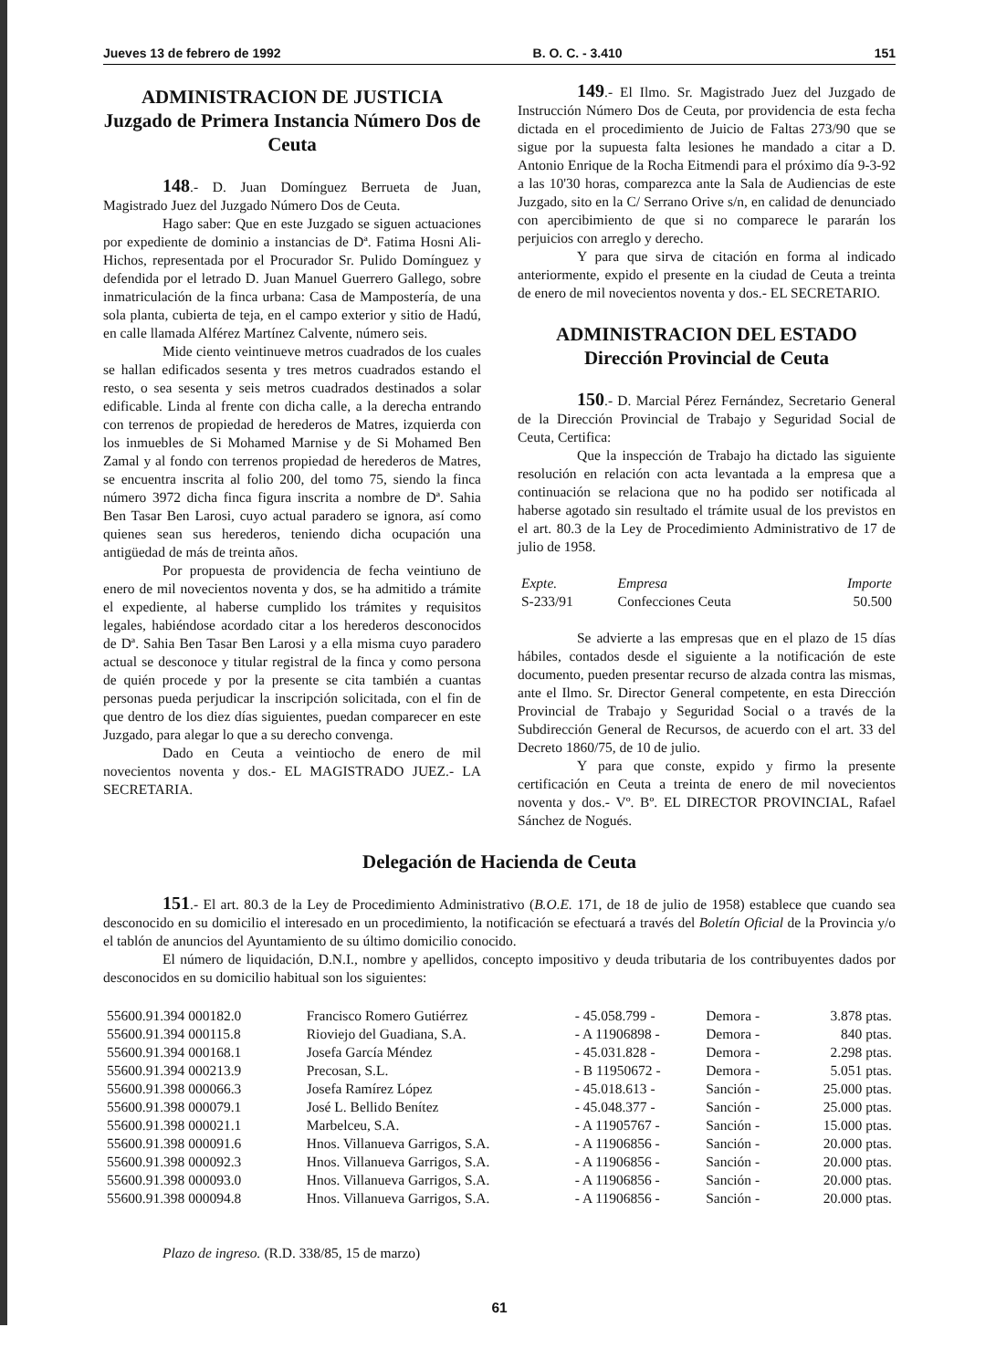Jueves 13 de febrero de 1992 B. O. C. - 3.410 151
ADMINISTRACION DE JUSTICIA
Juzgado de Primera Instancia Número Dos de Ceuta
148.- D. Juan Domínguez Berrueta de Juan, Magistrado Juez del Juzgado Número Dos de Ceuta.
Hago saber: Que en este Juzgado se siguen actuaciones por expediente de dominio a instancias de Dª. Fatima Hosni Ali-Hichos, representada por el Procurador Sr. Pulido Domínguez y defendida por el letrado D. Juan Manuel Guerrero Gallego, sobre inmatriculación de la finca urbana: Casa de Mampostería, de una sola planta, cubierta de teja, en el campo exterior y sitio de Hadú, en calle llamada Alférez Martínez Calvente, número seis.
Mide ciento veintinueve metros cuadrados de los cuales se hallan edificados sesenta y tres metros cuadrados estando el resto, o sea sesenta y seis metros cuadrados destinados a solar edificable. Linda al frente con dicha calle, a la derecha entrando con terrenos de propiedad de herederos de Matres, izquierda con los inmuebles de Si Mohamed Marnise y de Si Mohamed Ben Zamal y al fondo con terrenos propiedad de herederos de Matres, se encuentra inscrita al folio 200, del tomo 75, siendo la finca número 3972 dicha finca figura inscrita a nombre de Dª. Sahia Ben Tasar Ben Larosi, cuyo actual paradero se ignora, así como quienes sean sus herederos, teniendo dicha ocupación una antigüedad de más de treinta años.
Por propuesta de providencia de fecha veintiuno de enero de mil novecientos noventa y dos, se ha admitido a trámite el expediente, al haberse cumplido los trámites y requisitos legales, habiéndose acordado citar a los herederos desconocidos de Dª. Sahia Ben Tasar Ben Larosi y a ella misma cuyo paradero actual se desconoce y titular registral de la finca y como persona de quién procede y por la presente se cita también a cuantas personas pueda perjudicar la inscripción solicitada, con el fin de que dentro de los diez días siguientes, puedan comparecer en este Juzgado, para alegar lo que a su derecho convenga.
Dado en Ceuta a veintiocho de enero de mil novecientos noventa y dos.- EL MAGISTRADO JUEZ.- LA SECRETARIA.
149.- El Ilmo. Sr. Magistrado Juez del Juzgado de Instrucción Número Dos de Ceuta, por providencia de esta fecha dictada en el procedimiento de Juicio de Faltas 273/90 que se sigue por la supuesta falta lesiones he mandado a citar a D. Antonio Enrique de la Rocha Eitmendi para el próximo día 9-3-92 a las 10'30 horas, comparezca ante la Sala de Audiencias de este Juzgado, sito en la C/ Serrano Orive s/n, en calidad de denunciado con apercibimiento de que si no comparece le pararán los perjuicios con arreglo y derecho.
Y para que sirva de citación en forma al indicado anteriormente, expido el presente en la ciudad de Ceuta a treinta de enero de mil novecientos noventa y dos.- EL SECRETARIO.
ADMINISTRACION DEL ESTADO
Dirección Provincial de Ceuta
150.- D. Marcial Pérez Fernández, Secretario General de la Dirección Provincial de Trabajo y Seguridad Social de Ceuta, Certifica:
Que la inspección de Trabajo ha dictado las siguiente resolución en relación con acta levantada a la empresa que a continuación se relaciona que no ha podido ser notificada al haberse agotado sin resultado el trámite usual de los previstos en el art. 80.3 de la Ley de Procedimiento Administrativo de 17 de julio de 1958.
| Expte. | Empresa | Importe |
| --- | --- | --- |
| S-233/91 | Confecciones Ceuta | 50.500 |
Se advierte a las empresas que en el plazo de 15 días hábiles, contados desde el siguiente a la notificación de este documento, pueden presentar recurso de alzada contra las mismas, ante el Ilmo. Sr. Director General competente, en esta Dirección Provincial de Trabajo y Seguridad Social o a través de la Subdirección General de Recursos, de acuerdo con el art. 33 del Decreto 1860/75, de 10 de julio.
Y para que conste, expido y firmo la presente certificación en Ceuta a treinta de enero de mil novecientos noventa y dos.- Vº. Bº. EL DIRECTOR PROVINCIAL, Rafael Sánchez de Nogués.
Delegación de Hacienda de Ceuta
151.- El art. 80.3 de la Ley de Procedimiento Administrativo (B.O.E. 171, de 18 de julio de 1958) establece que cuando sea desconocido en su domicilio el interesado en un procedimiento, la notificación se efectuará a través del Boletín Oficial de la Provincia y/o el tablón de anuncios del Ayuntamiento de su último domicilio conocido.
El número de liquidación, D.N.I., nombre y apellidos, concepto impositivo y deuda tributaria de los contribuyentes dados por desconocidos en su domicilio habitual son los siguientes:
| 55600.91.394 000182.0 | Francisco Romero Gutiérrez | - 45.058.799 - | Demora - | 3.878 ptas. |
| 55600.91.394 000115.8 | Rioviejo del Guadiana, S.A. | - A 11906898 - | Demora - | 840 ptas. |
| 55600.91.394 000168.1 | Josefa García Méndez | - 45.031.828 - | Demora - | 2.298 ptas. |
| 55600.91.394 000213.9 | Precosan, S.L. | - B 11950672 - | Demora - | 5.051 ptas. |
| 55600.91.398 000066.3 | Josefa Ramírez López | - 45.018.613 - | Sanción - | 25.000 ptas. |
| 55600.91.398 000079.1 | José L. Bellido Benítez | - 45.048.377 - | Sanción - | 25.000 ptas. |
| 55600.91.398 000021.1 | Marbelceu, S.A. | - A 11905767 - | Sanción - | 15.000 ptas. |
| 55600.91.398 000091.6 | Hnos. Villanueva Garrigos, S.A. | - A 11906856 - | Sanción - | 20.000 ptas. |
| 55600.91.398 000092.3 | Hnos. Villanueva Garrigos, S.A. | - A 11906856 - | Sanción - | 20.000 ptas. |
| 55600.91.398 000093.0 | Hnos. Villanueva Garrigos, S.A. | - A 11906856 - | Sanción - | 20.000 ptas. |
| 55600.91.398 000094.8 | Hnos. Villanueva Garrigos, S.A. | - A 11906856 - | Sanción - | 20.000 ptas. |
Plazo de ingreso. (R.D. 338/85, 15 de marzo)
61